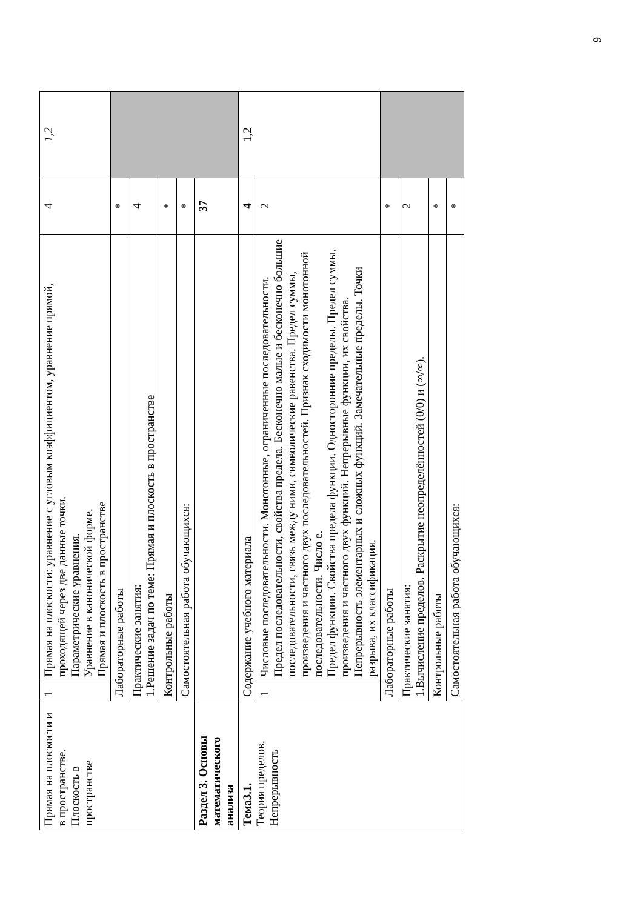| Прямая на плоскости и в пространстве. Плоскость в пространстве | 1 | Прямая на плоскости: уравнение с угловым коэффициентом, уравнение прямой, проходящей через две данные точки. Параметрические уравнения. Уравнение в канонической форме. Прямая и плоскость в пространстве | 4 | 1,2 |
| | Лабораторные работы | | * | |
| | Практические занятия: 1.Решение задач по теме: Прямая и плоскость в пространстве | | 4 | |
| | Контрольные работы | | * | |
| | Самостоятельная работа обучающихся: | | * | |
| Раздел 3. Основы математического анализа | | | 37 | |
| Тема3.1. Теория пределов. Непрерывность | Содержание учебного материала | | 4 | 1,2 |
| | 1 | Числовые последовательности. Монотонные, ограниченные последовательности. Предел последовательности, свойства предела. Бесконечно малые и бесконечно большие последовательности, связь между ними, символические равенства. Предел суммы, произведения и частного двух последовательностей. Признак сходимости монотонной последовательности. Число e. Предел функции. Свойства предела функции. Односторонние пределы. Предел суммы, произведения и частного двух функций. Непрерывные функции, их свойства. Непрерывность элементарных и сложных функций. Замечательные пределы. Точки разрыва, их классификация. | 2 | |
| | Лабораторные работы | | * | |
| | Практические занятия: 1.Вычисление пределов. Раскрытие неопределённостей (0/0) и (∞/∞). | | 2 | |
| | Контрольные работы | | * | |
| | Самостоятельная работа обучающихся: | | * | |
9